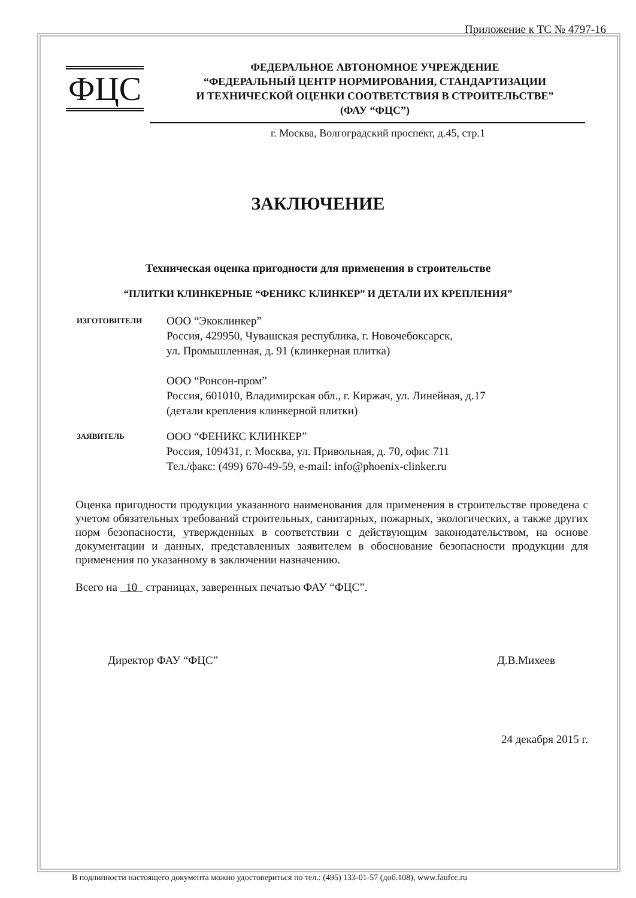Приложение к ТС № 4797-16
ФЦС
ФЕДЕРАЛЬНОЕ АВТОНОМНОЕ УЧРЕЖДЕНИЕ
“ФЕДЕРАЛЬНЫЙ ЦЕНТР НОРМИРОВАНИЯ, СТАНДАРТИЗАЦИИ
И ТЕХНИЧЕСКОЙ ОЦЕНКИ СООТВЕТСТВИЯ В СТРОИТЕЛЬСТВЕ”
(ФАУ “ФЦС”)
г. Москва, Волгоградский проспект, д.45, стр.1
ЗАКЛЮЧЕНИЕ
Техническая оценка пригодности для применения в строительстве
“ПЛИТКИ КЛИНКЕРНЫЕ “ФЕНИКС КЛИНКЕР” И ДЕТАЛИ ИХ КРЕПЛЕНИЯ”
ИЗГОТОВИТЕЛИ
ООО “Экоклинкер”
Россия, 429950, Чувашская республика, г. Новочебоксарск,
ул. Промышленная, д. 91 (клинкерная плитка)
ООО “Ронсон-пром”
Россия, 601010, Владимирская обл., г. Киржач, ул. Линейная, д.17
(детали крепления клинкерной плитки)
ЗАЯВИТЕЛЬ
ООО “ФЕНИКС КЛИНКЕР”
Россия, 109431, г. Москва, ул. Привольная, д. 70, офис 711
Тел./факс: (499) 670-49-59, e-mail: info@phoenix-clinker.ru
Оценка пригодности продукции указанного наименования для применения в строительстве проведена с учетом обязательных требований строительных, санитарных, пожарных, экологических, а также других норм безопасности, утвержденных в соответствии с действующим законодательством, на основе документации и данных, представленных заявителем в обоснование безопасности продукции для применения по указанному в заключении назначению.
Всего на 10 страницах, заверенных печатью ФАУ “ФЦС”.
Директор ФАУ “ФЦС” Д.В.Михеев
24 декабря 2015 г.
В подлинности настоящего документа можно удостовериться по тел.: (495) 133-01-57 (доб.108), www.faufcc.ru